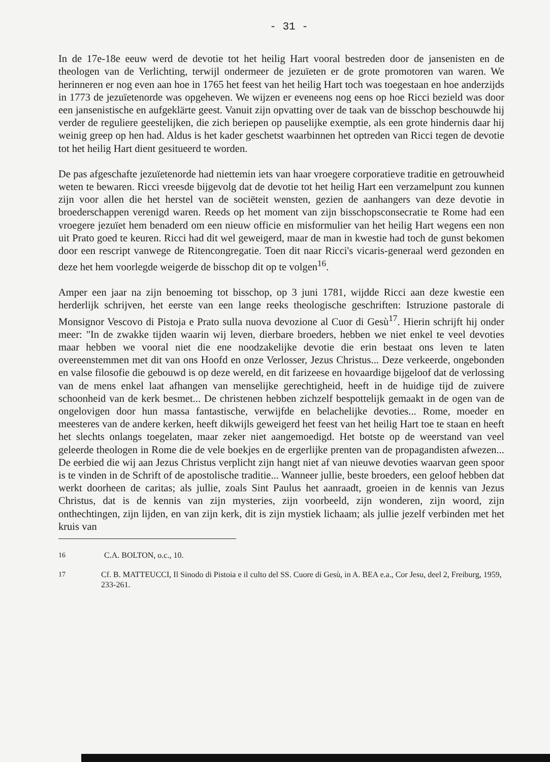- 31 -
In de 17e-18e eeuw werd de devotie tot het heilig Hart vooral bestreden door de jansenisten en de theologen van de Verlichting, terwijl ondermeer de jezuïeten er de grote promotoren van waren. We herinneren er nog even aan hoe in 1765 het feest van het heilig Hart toch was toegestaan en hoe anderzijds in 1773 de jezuïetenorde was opgeheven. We wijzen er eveneens nog eens op hoe Ricci bezield was door een jansenistische en aufgeklärte geest. Vanuit zijn opvatting over de taak van de bisschop beschouwde hij verder de reguliere geestelijken, die zich beriepen op pauselijke exemptie, als een grote hindernis daar hij weinig greep op hen had. Aldus is het kader geschetst waarbinnen het optreden van Ricci tegen de devotie tot het heilig Hart dient gesitueerd te worden.
De pas afgeschafte jezuïetenorde had niettemin iets van haar vroegere corporatieve traditie en getrouwheid weten te bewaren. Ricci vreesde bijgevolg dat de devotie tot het heilig Hart een verzamelpunt zou kunnen zijn voor allen die het herstel van de sociëteit wensten, gezien de aanhangers van deze devotie in broederschappen verenigd waren. Reeds op het moment van zijn bisschopsconsecratie te Rome had een vroegere jezuïet hem benaderd om een nieuw officie en misformulier van het heilig Hart wegens een non uit Prato goed te keuren. Ricci had dit wel geweigerd, maar de man in kwestie had toch de gunst bekomen door een rescript vanwege de Ritencongregatie. Toen dit naar Ricci's vicaris-generaal werd gezonden en deze het hem voorlegde weigerde de bisschop dit op te volgen<sup>16</sup>.
Amper een jaar na zijn benoeming tot bisschop, op 3 juni 1781, wijdde Ricci aan deze kwestie een herderlijk schrijven, het eerste van een lange reeks theologische geschriften: Istruzione pastorale di Monsignor Vescovo di Pistoja e Prato sulla nuova devozione al Cuor di Gesù<sup>17</sup>. Hierin schrijft hij onder meer: "In de zwakke tijden waarin wij leven, dierbare broeders, hebben we niet enkel te veel devoties maar hebben we vooral niet die ene noodzakelijke devotie die erin bestaat ons leven te laten overeenstemmen met dit van ons Hoofd en onze Verlosser, Jezus Christus... Deze verkeerde, ongebonden en valse filosofie die gebouwd is op deze wereld, en dit farizeese en hovaardige bijgeloof dat de verlossing van de mens enkel laat afhangen van menselijke gerechtigheid, heeft in de huidige tijd de zuivere schoonheid van de kerk besmet... De christenen hebben zichzelf bespottelijk gemaakt in de ogen van de ongelovigen door hun massa fantastische, verwijfde en belachelijke devoties... Rome, moeder en meesteres van de andere kerken, heeft dikwijls geweigerd het feest van het heilig Hart toe te staan en heeft het slechts onlangs toegelaten, maar zeker niet aangemoedigd. Het botste op de weerstand van veel geleerde theologen in Rome die de vele boekjes en de ergerlijke prenten van de propagandisten afwezen... De eerbied die wij aan Jezus Christus verplicht zijn hangt niet af van nieuwe devoties waarvan geen spoor is te vinden in de Schrift of de apostolische traditie... Wanneer jullie, beste broeders, een geloof hebben dat werkt doorheen de caritas; als jullie, zoals Sint Paulus het aanraadt, groeien in de kennis van Jezus Christus, dat is de kennis van zijn mysteries, zijn voorbeeld, zijn wonderen, zijn woord, zijn onthechtingen, zijn lijden, en van zijn kerk, dit is zijn mystiek lichaam; als jullie jezelf verbinden met het kruis van
<sup>16</sup> C.A. BOLTON, o.c., 10.
<sup>17</sup> Cf. B. MATTEUCCI, Il Sinodo di Pistoia e il culto del SS. Cuore di Gesù, in A. BEA e.a., Cor Jesu, deel 2, Freiburg, 1959, 233-261.